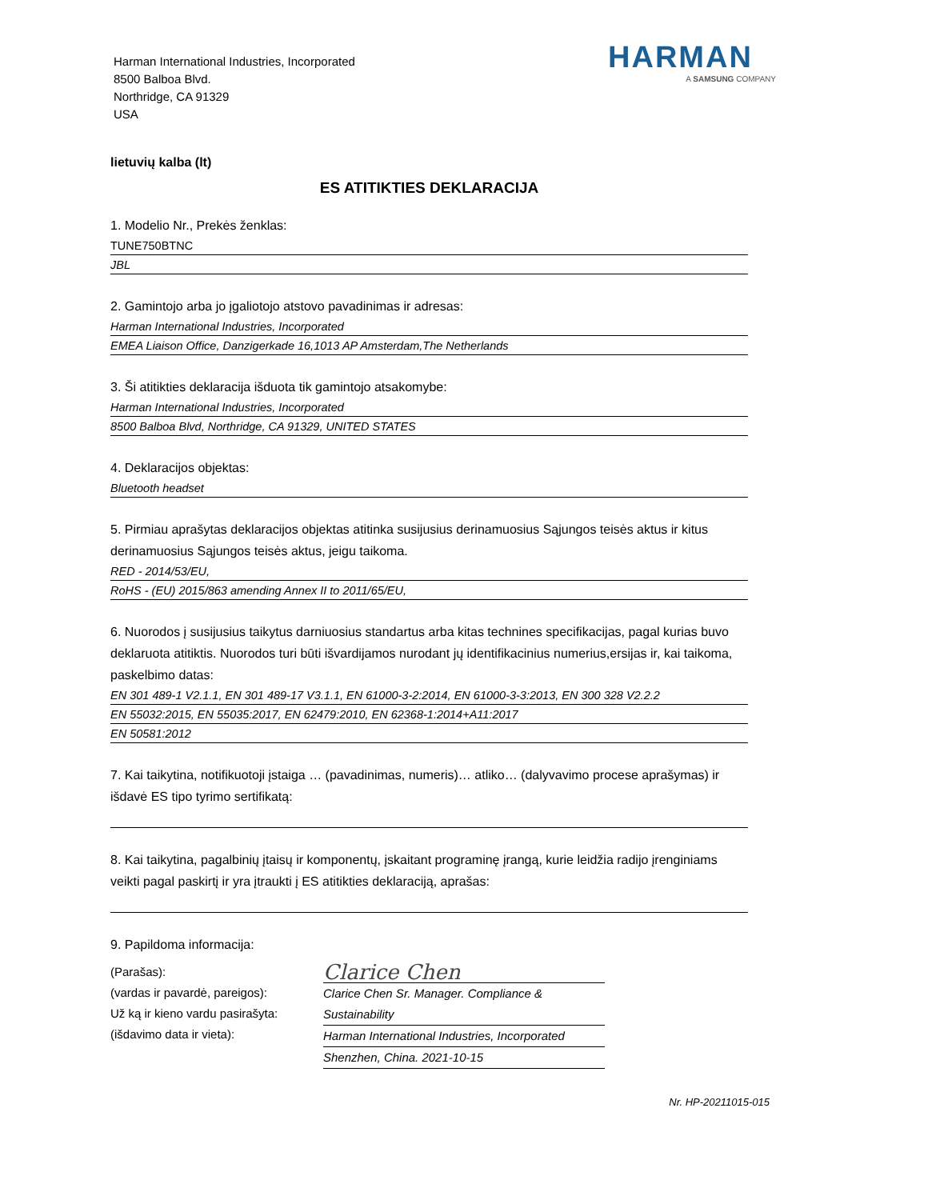Harman International Industries, Incorporated
8500 Balboa Blvd.
Northridge, CA 91329
USA
HARMAN
A SAMSUNG COMPANY
lietuvių kalba (lt)
ES ATITIKTIES DEKLARACIJA
1. Modelio Nr., Prekės ženklas:
TUNE750BTNC
JBL
2. Gamintojo arba jo įgaliotojo atstovo pavadinimas ir adresas:
Harman International Industries, Incorporated
EMEA Liaison Office, Danzigerkade 16,1013 AP Amsterdam,The Netherlands
3. Ši atitikties deklaracija išduota tik gamintojo atsakomybe:
Harman International Industries, Incorporated
8500 Balboa Blvd, Northridge, CA 91329, UNITED STATES
4. Deklaracijos objektas:
Bluetooth headset
5. Pirmiau aprašytas deklaracijos objektas atitinka susijusius derinamuosius Sąjungos teisės aktus ir kitus derinamuosius Sąjungos teisės aktus, jeigu taikoma.
RED - 2014/53/EU,
RoHS - (EU) 2015/863 amending Annex II to 2011/65/EU,
6. Nuorodos į susijusius taikytus darniuosius standartus arba kitas technines specifikacijas, pagal kurias buvo deklaruota atitiktis. Nuorodos turi būti išvardijamos nurodant jų identifikacinius numerius,ersijas ir, kai taikoma, paskelbimo datas:
EN 301 489-1 V2.1.1, EN 301 489-17 V3.1.1, EN 61000-3-2:2014, EN 61000-3-3:2013, EN 300 328 V2.2.2
EN 55032:2015, EN 55035:2017, EN 62479:2010, EN 62368-1:2014+A11:2017
EN 50581:2012
7. Kai taikytina, notifikuotoji įstaiga … (pavadinimas, numeris)… atliko… (dalyvavimo procese aprašymas) ir išdavė ES tipo tyrimo sertifikatą:
8. Kai taikytina, pagalbinių įtaisų ir komponentų, įskaitant programinę įrangą, kurie leidžia radijo įrenginiams veikti pagal paskirtį ir yra įtraukti į ES atitikties deklaraciją, aprašas:
9. Papildoma informacija:
(Parašas):
(vardas ir pavardė, pareigos):
Už ką ir kieno vardu pasirašyta:
(išdavimo data ir vieta):
Clarice Chen
Clarice Chen Sr. Manager. Compliance & Sustainability
Harman International Industries, Incorporated
Shenzhen, China. 2021-10-15
Nr. HP-20211015-015